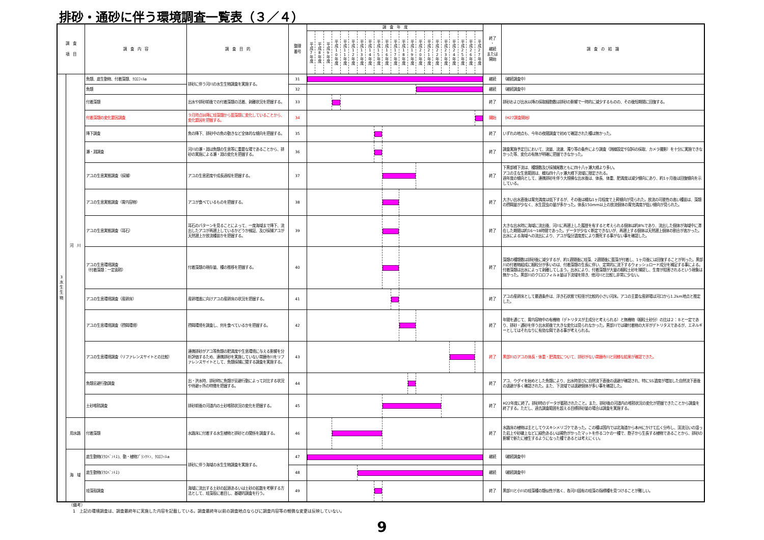排砂・通砂に伴う環境調査一覧表（３／４）
| 調 査 項 目 | | 調 査 内 容 | 調 査 目 的 | 整理 番号 | 調 査 年 度 | | | | | | | | | | | | | | | | | | | | | 終了 ・ 継続 または 開始 | 調 査 の 結 論 |
| --- | --- | --- | --- | --- | --- | --- | --- | --- | --- | --- | --- | --- | --- | --- | --- | --- | --- | --- | --- | --- | --- | --- | --- | --- | --- | --- | --- |
| | | | | | 平成7年度 | 平成8年度 | 平成9年度 | 平成10年度 | 平成11年度 | 平成12年度 | 平成13年度 | 平成14年度 | 平成15年度 | 平成16年度 | 平成17年度 | 平成18年度 | 平成19年度 | 平成20年度 | 平成21年度 | 平成22年度 | 平成23年度 | 平成24年度 | 平成25年度 | 平成26年度 | 平成27年度 | | |
| 3 水 生 生 物 | 河 川 | 魚類、底生動物、付着藻類、ｸﾛﾛﾌｨﾙa | 排砂に伴う河川の水生生物調査を実施する。 | 31 | | | | | | | | | | | | | | | | | | | | | | 継続 | （継続調査中） |
| | | 魚類 | | 32 | | | | | | | | | | | | | | | | | | | | | | 継続 | （継続調査中） |
| | | 付着藻類 | 出水や排砂前後での付着藻類の活着、剥離状況を把握する。 | 33 | | | | | | | | | | | | | | | | | | | | | | 終了 | 排砂および出水以降の採取細胞数は排砂の影響で一時的に減少するものの、その後短期間に回復する。 |
| | | 付着藻類の変化要因調査 | ９月時点以降に珪藻類から藍藻類に変化していることから、変化要因を把握する。 | 34 | | | | | | | | | | | | | | | | | | | | | | 開始 | （H27調査開始） |
| | | 降下調査 | 魚の降下、排砂中の魚の動きなど全体的な傾向を把握する。 | 35 | | | | | | | | | | | | | | | | | | | | | | 終了 | いずれの地点も、今年の夜間調査で初めて確認された種は無かった。 |
| | | 瀬・淵調査 | 河川の瀬・淵は魚類の生息等に重要な場であることから、排砂の実施による瀬・淵の変化を把握する。 | 36 | | | | | | | | | | | | | | | | | | | | | | 終了 | 調査実施予定日において、流量、流速、濁り等の条件により調査（測線設定や試料の採取、カメラ撮影）を十分に実施できなかった等、変化の有無が明確に把握できなかった。 |
| | | アユの生息実態調査（採捕） | アユの生息密度や成長過程を把握する。 | 37 | | | | | | | | | | | | | | | | | | | | | | 終了 | 下黒部橋下流は、種類数及び採捕尾数ともに四十八ヶ瀬大橋より多い。 アユの主な生息範囲は、概ね四十八ヶ瀬大橋下流域に限定される。 過年度の傾向として、連携排砂を伴う大規模な出水後は、体長、体重、肥満度は減少傾向にあり、約1ヶ月後は回復傾向を示している。 |
| | | アユの生息実態調査（胃内容物） | アユが食べているものを把握する。 | 38 | | | | | | | | | | | | | | | | | | | | | | 終了 | 大きい出水直後は胃充満度は低下するが、その後は概ね1ヶ月程度で上昇傾向が見られた。放流の可能性の高い種苗は、藻類の摂餌量が少なく、水生昆虫の量が多かった。体長150mm以上の放流個体の胃充満度が低い傾向が見られた。 |
| | | アユの生息実態調査（耳石） | 耳石のパターンを見ることによって、一度海域まで降下、流出したアユが再遡上しているかどうか検証、及び採捕アユが天然遡上か放流種苗かを把握する。 | 39 | | | | | | | | | | | | | | | | | | | | | | 終了 | 大きな出水時に海域に流出後、河川に再遡上した履歴を有すると考えられる個体は約8%であり、流出した個体が海域中に滞在した期間は約16～18時間であった。データが少なく断定できないが、再遡上する個体は天然遡上個体の割合が高かった。出水による海域への流出により、アユが塩分濃度差により斃死する事がない事を確認した。 |
| | | アユの生息環境調査 （付着藻類：一定面積） | 付着藻類の現存量、種の推移を把握する。 | 40 | | | | | | | | | | | | | | | | | | | | | | 終了 | 藻類の種類数は排砂後に減少するが、約1週間後に珪藻、2週間後に藍藻が付着し、1ヶ月後には回復することが判った。黒部川の付着物組成に細粒分が多いのは、付着藻類の生長に伴い、定常的に流下するウォッシュロード成分を補足する事による。付着藻類は出水によって剥離してしまう。出水により、付着藻類が大量の細粒土砂を捕捉し、生育が阻害されるという現象は無かった。黒部川のクロロフィルａ量は下流域を除き、他河川と比較し非常に少ない。 |
| | | アユの生息環境調査（産卵床） | 産卵増進に向けアユの産卵床の状況を把握する。 | 41 | | | | | | | | | | | | | | | | | | | | | | 終了 | アユの産卵床として最適条件は、浮き石状態で粒径が比較的小さい河床。アユの主要な産卵場は河口から1.2km地点と推定した。 |
| | | アユの生息環境調査（摂餌環境） | 摂餌環境を調査し、何を食べているかを把握する。 | 42 | | | | | | | | | | | | | | | | | | | | | | 終了 | 年間を通じて、胃内容物中の有機物（デトリタスが主成分と考えられる）と無機物（細粒土砂分）の比は２：８と一定であり、排砂・通砂を伴う出水前後で大きな変化は見られなかった。黒部川では礫付着物の大半がデトリタスであるが、エネルギーとしてはそれなりに有効な餌である事が考えられる。 |
| | | アユの生息環境調査（リファレンスサイトとの比較） | 連携排砂がアユ等魚類の肥満度や生息環境に与える影響を分析評価するため、連携排砂を実施していない常願寺川をリファレンスサイトとして、魚類採捕に関する調査を実施する。 | 43 | | | | | | | | | | | | | | | | | | | | | | 終了 | 黒部川のアユの体長・体重・肥満度について、排砂がない常願寺川と同様な結果が確認できた。 |
| | | 魚類忌避行動調査 | 出・洪水時、排砂時に魚類が忌避行動によって対比する状況や待避ヶ所の特徴を把握する。 | 44 | | | | | | | | | | | | | | | | | | | | | | 終了 | アユ、ウグイを始めとした魚類により、出水時並びに自然流下直後の退避が確認され、特にSS濃度が増加した自然流下直後の退避が多く確認された。また、下流域では退避個体が多い事を確認した。 |
| | | 土砂堆積調査 | 排砂前後の河道内の土砂堆積状況の変化を把握する。 | 45 | | | | | | | | | | | | | | | | | | | | | | 終了 | H22年度に終了。排砂時のデータが蓄積されたこと。また、排砂後の河道内の堆積状況の変化が把握できたことから調査を終了する。ただし、過去調査範囲を超える目標排砂量の場合は調査を実施する。 |
| | 用水路 | 付着藻類 | 水路床に付着する水生植物と排砂との関係を調査する。 | 46 | | | | | | | | | | | | | | | | | | | | | | 終了 | 水路床の植物は主としてウスキシメリゴケであった。この種は国内では北海道から本州にかけて広く分布し、渓流沿いの湿った岩上や砂礫上などに緑色あるいは褐色がかったマットを作るコケの一種で、胞子から生長する植物であることから、排砂の影響で新たに植生するようになった種であるとは考えにくい。 |
| | 海 域 | 底生動物(ﾏｸﾛﾍﾞﾝﾄｽ)、動・植物ﾌﾟﾗﾝｸﾄﾝ、ｸﾛﾛﾌｨﾙa | 排砂に伴う海域の水生生物調査を実施する。 | 47 | | | | | | | | | | | | | | | | | | | | | | 継続 | （継続調査中） |
| | | 底生動物(ﾏｸﾛﾍﾞﾝﾄｽ) | | 48 | | | | | | | | | | | | | | | | | | | | | | 継続 | （継続調査中） |
| | | 珪藻殻調査 | 海域に流出する土砂の起源あるいは土砂の拡散を考察する方法として、珪藻殻に着目し、基礎的調査を行う。 | 49 | | | | | | | | | | | | | | | | | | | | | | 終了 | 黒部川と小川の珪藻種の類似性が高く、各河川固有の珪藻の指標種を見つけることが難しい。 |
（備考）
　1　上記の環境調査は、調査最終年に実施した内容を記載している。調査最終年以前の調査地点ならびに調査内容等の軽微な変更は反映していない。
9